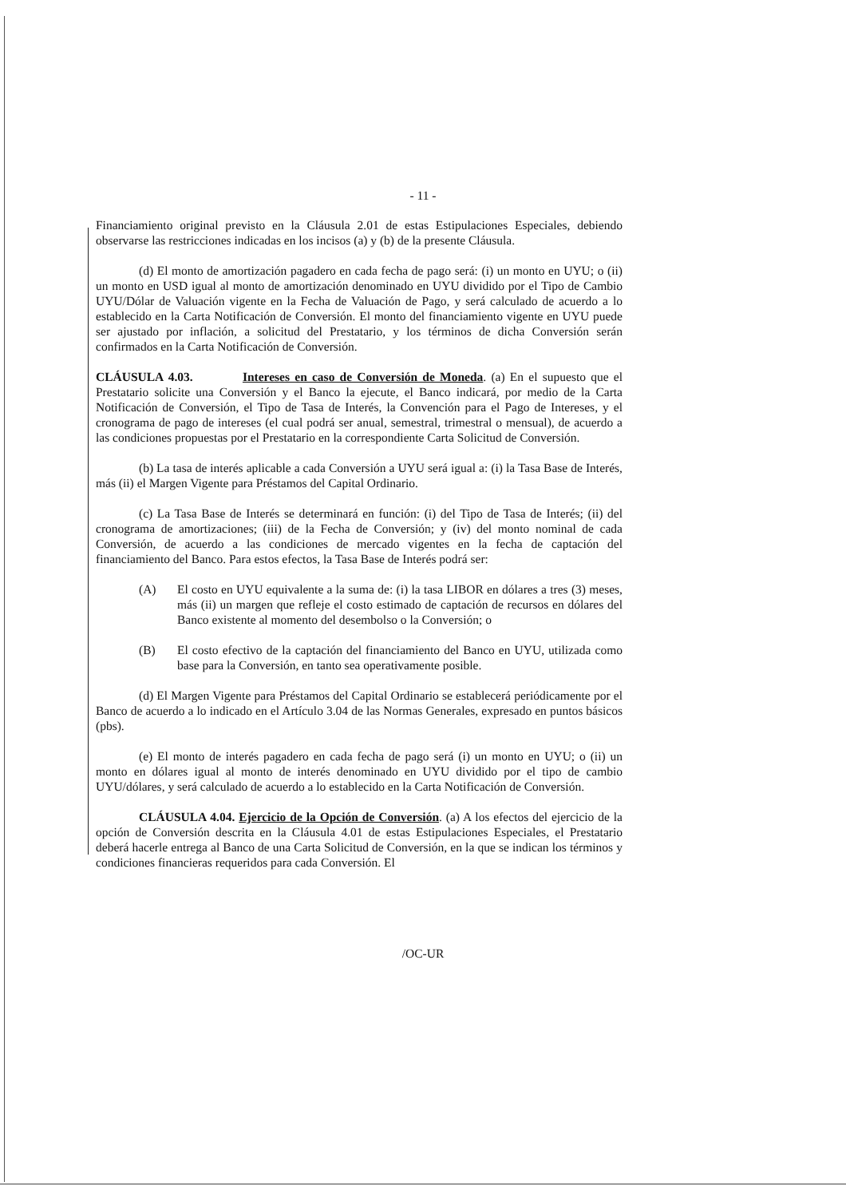- 11 -
Financiamiento original previsto en la Cláusula 2.01 de estas Estipulaciones Especiales, debiendo observarse las restricciones indicadas en los incisos (a) y (b) de la presente Cláusula.
(d) El monto de amortización pagadero en cada fecha de pago será: (i) un monto en UYU; o (ii) un monto en USD igual al monto de amortización denominado en UYU dividido por el Tipo de Cambio UYU/Dólar de Valuación vigente en la Fecha de Valuación de Pago, y será calculado de acuerdo a lo establecido en la Carta Notificación de Conversión. El monto del financiamiento vigente en UYU puede ser ajustado por inflación, a solicitud del Prestatario, y los términos de dicha Conversión serán confirmados en la Carta Notificación de Conversión.
CLÁUSULA 4.03. Intereses en caso de Conversión de Moneda. (a) En el supuesto que el Prestatario solicite una Conversión y el Banco la ejecute, el Banco indicará, por medio de la Carta Notificación de Conversión, el Tipo de Tasa de Interés, la Convención para el Pago de Intereses, y el cronograma de pago de intereses (el cual podrá ser anual, semestral, trimestral o mensual), de acuerdo a las condiciones propuestas por el Prestatario en la correspondiente Carta Solicitud de Conversión.
(b) La tasa de interés aplicable a cada Conversión a UYU será igual a: (i) la Tasa Base de Interés, más (ii) el Margen Vigente para Préstamos del Capital Ordinario.
(c) La Tasa Base de Interés se determinará en función: (i) del Tipo de Tasa de Interés; (ii) del cronograma de amortizaciones; (iii) de la Fecha de Conversión; y (iv) del monto nominal de cada Conversión, de acuerdo a las condiciones de mercado vigentes en la fecha de captación del financiamiento del Banco. Para estos efectos, la Tasa Base de Interés podrá ser:
(A) El costo en UYU equivalente a la suma de: (i) la tasa LIBOR en dólares a tres (3) meses, más (ii) un margen que refleje el costo estimado de captación de recursos en dólares del Banco existente al momento del desembolso o la Conversión; o
(B) El costo efectivo de la captación del financiamiento del Banco en UYU, utilizada como base para la Conversión, en tanto sea operativamente posible.
(d) El Margen Vigente para Préstamos del Capital Ordinario se establecerá periódicamente por el Banco de acuerdo a lo indicado en el Artículo 3.04 de las Normas Generales, expresado en puntos básicos (pbs).
(e) El monto de interés pagadero en cada fecha de pago será (i) un monto en UYU; o (ii) un monto en dólares igual al monto de interés denominado en UYU dividido por el tipo de cambio UYU/dólares, y será calculado de acuerdo a lo establecido en la Carta Notificación de Conversión.
CLÁUSULA 4.04. Ejercicio de la Opción de Conversión. (a) A los efectos del ejercicio de la opción de Conversión descrita en la Cláusula 4.01 de estas Estipulaciones Especiales, el Prestatario deberá hacerle entrega al Banco de una Carta Solicitud de Conversión, en la que se indican los términos y condiciones financieras requeridos para cada Conversión. El
/OC-UR